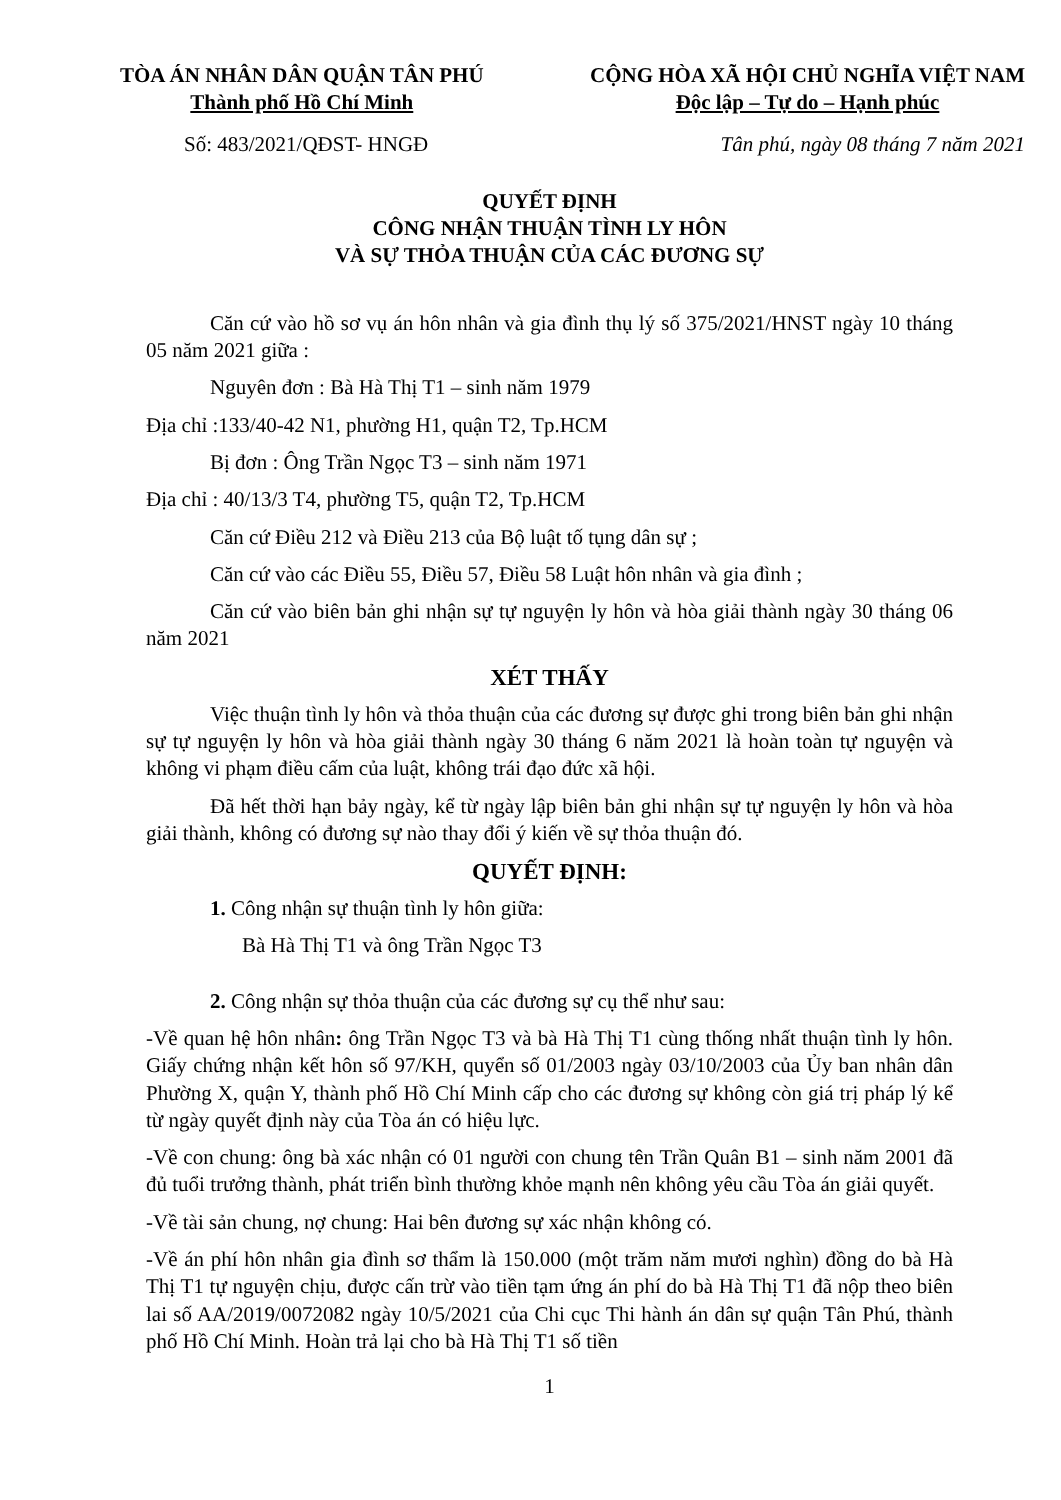TÒA ÁN NHÂN DÂN QUẬN TÂN PHÚ
Thành phố Hồ Chí Minh
CỘNG HÒA XÃ HỘI CHỦ NGHĨA VIỆT NAM
Độc lập – Tự do – Hạnh phúc
Số: 483/2021/QĐST- HNGĐ Tân phú, ngày 08 tháng 7 năm 2021
QUYẾT ĐỊNH
CÔNG NHẬN THUẬN TÌNH LY HÔN
VÀ SỰ THỎA THUẬN CỦA CÁC ĐƯƠNG SỰ
Căn cứ vào hồ sơ vụ án hôn nhân và gia đình thụ lý số 375/2021/HNST ngày 10 tháng 05 năm 2021 giữa :
Nguyên đơn : Bà Hà Thị T1 – sinh năm 1979
Địa chỉ :133/40-42 N1, phường H1, quận T2, Tp.HCM
Bị đơn : Ông Trần Ngọc T3 – sinh năm 1971
Địa chỉ : 40/13/3 T4, phường T5, quận T2, Tp.HCM
Căn cứ Điều 212 và Điều 213 của Bộ luật tố tụng dân sự ;
Căn cứ vào các Điều 55, Điều 57, Điều 58 Luật hôn nhân và gia đình ;
Căn cứ vào biên bản ghi nhận sự tự nguyện ly hôn và hòa giải thành ngày 30 tháng 06 năm 2021
XÉT THẤY
Việc thuận tình ly hôn và thỏa thuận của các đương sự được ghi trong biên bản ghi nhận sự tự nguyện ly hôn và hòa giải thành ngày 30 tháng 6 năm 2021 là hoàn toàn tự nguyện và không vi phạm điều cấm của luật, không trái đạo đức xã hội.
Đã hết thời hạn bảy ngày, kể từ ngày lập biên bản ghi nhận sự tự nguyện ly hôn và hòa giải thành, không có đương sự nào thay đổi ý kiến về sự thỏa thuận đó.
QUYẾT ĐỊNH:
1. Công nhận sự thuận tình ly hôn giữa:
Bà Hà Thị T1 và ông Trần Ngọc T3
2. Công nhận sự thỏa thuận của các đương sự cụ thể như sau:
-Về quan hệ hôn nhân: ông Trần Ngọc T3 và bà Hà Thị T1 cùng thống nhất thuận tình ly hôn. Giấy chứng nhận kết hôn số 97/KH, quyển số 01/2003 ngày 03/10/2003 của Ủy ban nhân dân Phường X, quận Y, thành phố Hồ Chí Minh cấp cho các đương sự không còn giá trị pháp lý kể từ ngày quyết định này của Tòa án có hiệu lực.
-Về con chung: ông bà xác nhận có 01 người con chung tên Trần Quân B1 – sinh năm 2001 đã đủ tuổi trưởng thành, phát triển bình thường khỏe mạnh nên không yêu cầu Tòa án giải quyết.
-Về tài sản chung, nợ chung: Hai bên đương sự xác nhận không có.
-Về án phí hôn nhân gia đình sơ thẩm là 150.000 (một trăm năm mươi nghìn) đồng do bà Hà Thị T1 tự nguyện chịu, được cấn trừ vào tiền tạm ứng án phí do bà Hà Thị T1 đã nộp theo biên lai số AA/2019/0072082 ngày 10/5/2021 của Chi cục Thi hành án dân sự quận Tân Phú, thành phố Hồ Chí Minh. Hoàn trả lại cho bà Hà Thị T1 số tiền
1